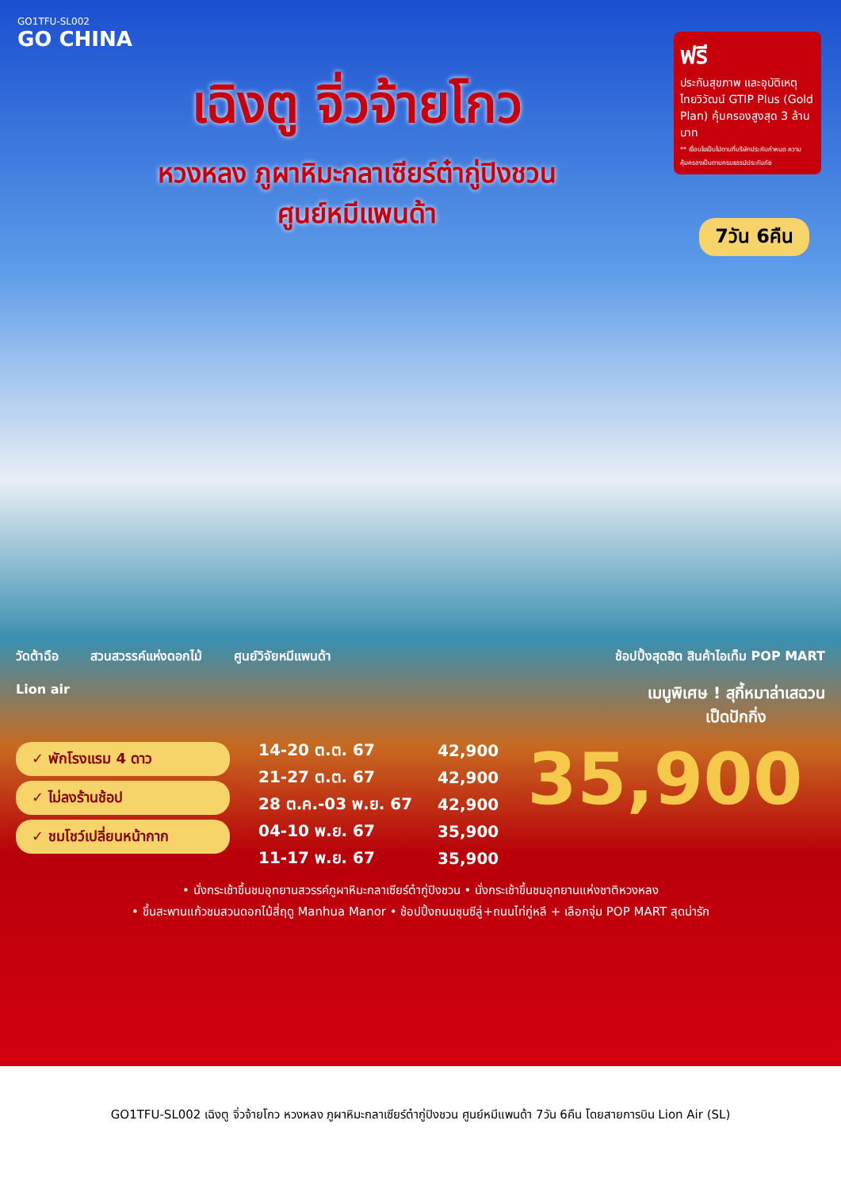GO1TFU-SL002
GO CHINA
ฟรี
ประกันสุขภาพ และอุบัติเหตุ ไทยวิวัฒน์ GTIP Plus (Gold Plan) คุ้มครองสูงสุด 3 ล้านบาท
** เงื่อนไขเป็นไปตามที่บริษัทประกันกำหนด ความคุ้มครองเป็นตามกรมธรรม์ประกันภัย
เฉิงตู จิ่วจ้ายโกว
หวงหลง ภูผาหิมะกลาเซียร์ต๋ากู่ปิงชวน
ศูนย์หมีแพนด้า
7วัน 6คืน
วัดต้าฉือ สวนสวรรค์แห่งดอกไม้ ศูนย์วิจัยหมีแพนด้า
ช้อปปิ้งสุดฮิต สินค้าไอเท็ม POP MART
Lion air
เมนูพิเศษ ! สุกี้หมาล่าเสฉวน
เป็ดปักกิ่ง
✓ พักโรงแรม 4 ดาว
✓ ไม่ลงร้านช้อป
✓ ชมโชว์เปลี่ยนหน้ากาก
| 14-20 ต.ต. 67 | 42,900 |
| 21-27 ต.ต. 67 | 42,900 |
| 28 ต.ค.-03 พ.ย. 67 | 42,900 |
| 04-10 พ.ย. 67 | 35,900 |
| 11-17 พ.ย. 67 | 35,900 |
35,900
• นั่งกระเช้าขึ้นชมอุทยานสวรรค์ภูผาหิมะกลาเซียร์ต๋ากู่ปิงชวน • นั่งกระเช้าขึ้นชมอุทยานแห่งชาติหวงหลง
• ขึ้นสะพานแก้วชมสวนดอกไม้สี่ฤดู Manhua Manor • ช้อปปิ้งถนนชุนซีลู่+ถนนไท่กู่หลี + เลือกจุ่ม POP MART สุดน่ารัก
GO1TFU-SL002 เฉิงตู จิ่วจ้ายโกว หวงหลง ภูผาหิมะกลาเซียร์ต๋ากู่ปิงชวน ศูนย์หมีแพนด้า 7วัน 6คืน โดยสายการบิน Lion Air (SL)